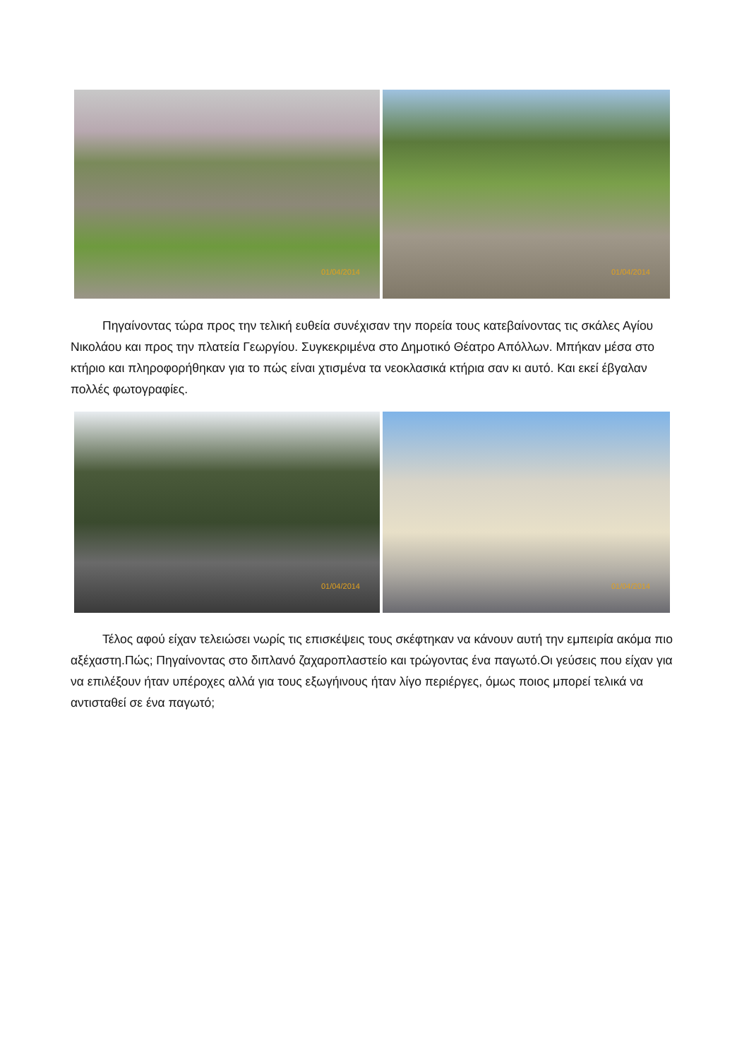01/04/2014
01/04/2014
Πηγαίνοντας τώρα προς την τελική ευθεία συνέχισαν την πορεία τους κατεβαίνοντας τις σκάλες Αγίου Νικολάου και προς την πλατεία Γεωργίου. Συγκεκριμένα στο Δημοτικό Θέατρο Απόλλων. Μπήκαν μέσα στο κτήριο και πληροφορήθηκαν για το πώς είναι χτισμένα τα νεοκλασικά κτήρια σαν κι αυτό. Και εκεί έβγαλαν πολλές φωτογραφίες.
01/04/2014
01/04/2014
Τέλος αφού είχαν τελειώσει νωρίς τις επισκέψεις τους σκέφτηκαν να κάνουν αυτή την εμπειρία ακόμα πιο αξέχαστη.Πώς; Πηγαίνοντας στο διπλανό ζαχαροπλαστείο και τρώγοντας ένα παγωτό.Οι γεύσεις που είχαν για να επιλέξουν ήταν υπέροχες αλλά για τους εξωγήινους ήταν λίγο περιέργες, όμως ποιος μπορεί τελικά να αντισταθεί σε ένα παγωτό;